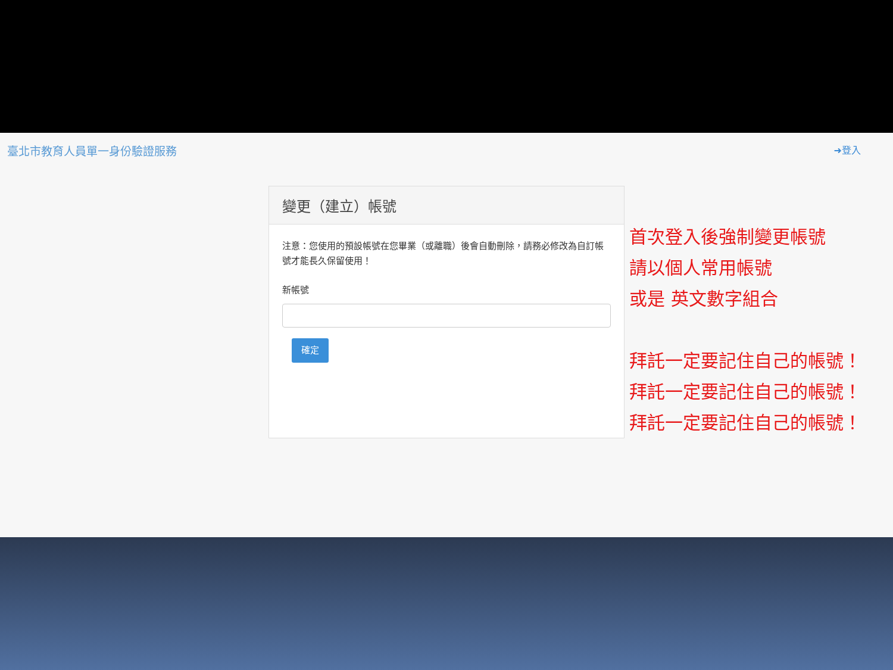臺北市教育人員單一身份驗證服務 ➜登入
變更（建立）帳號
注意：您使用的預設帳號在您畢業（或離職）後會自動刪除，請務必修改為自訂帳號才能長久保留使用！
新帳號
確定
首次登入後強制變更帳號
請以個人常用帳號
或是 英文數字組合
拜託一定要記住自己的帳號！
拜託一定要記住自己的帳號！
拜託一定要記住自己的帳號！